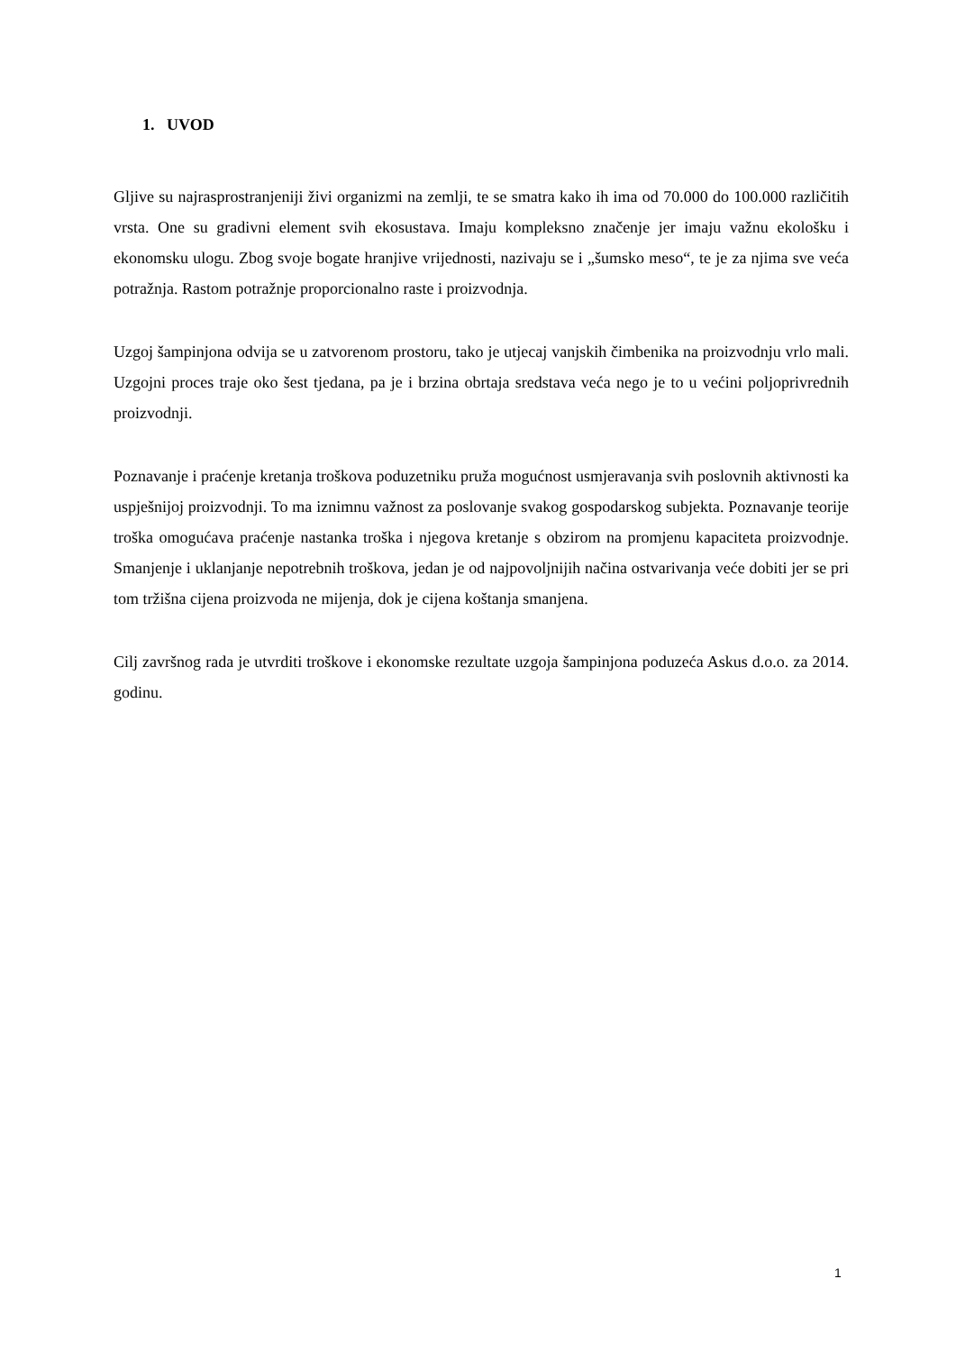1. UVOD
Gljive su najrasprostranjeniji živi organizmi na zemlji, te se smatra kako ih ima od 70.000 do 100.000 različitih vrsta. One su gradivni element svih ekosustava. Imaju kompleksno značenje jer imaju važnu ekološku i ekonomsku ulogu. Zbog svoje bogate hranjive vrijednosti, nazivaju se i „šumsko meso“, te je za njima sve veća potražnja. Rastom potražnje proporcionalno raste i proizvodnja.
Uzgoj šampinjona odvija se u zatvorenom prostoru, tako je utjecaj vanjskih čimbenika na proizvodnju vrlo mali. Uzgojni proces traje oko šest tjedana, pa je i brzina obrtaja sredstava veća nego je to u većini poljoprivrednih proizvodnji.
Poznavanje i praćenje kretanja troškova poduzetniku pruža mogućnost usmjeravanja svih poslovnih aktivnosti ka uspješnijoj proizvodnji. To ma iznimnu važnost za poslovanje svakog gospodarskog subjekta. Poznavanje teorije troška omogućava praćenje nastanka troška i njegova kretanje s obzirom na promjenu kapaciteta proizvodnje. Smanjenje i uklanjanje nepotrebnih troškova, jedan je od najpovoljnijih načina ostvarivanja veće dobiti jer se pri tom tržišna cijena proizvoda ne mijenja, dok je cijena koštanja smanjena.
Cilj završnog rada je utvrditi troškove i ekonomske rezultate uzgoja šampinjona poduzeća Askus d.o.o. za 2014. godinu.
1